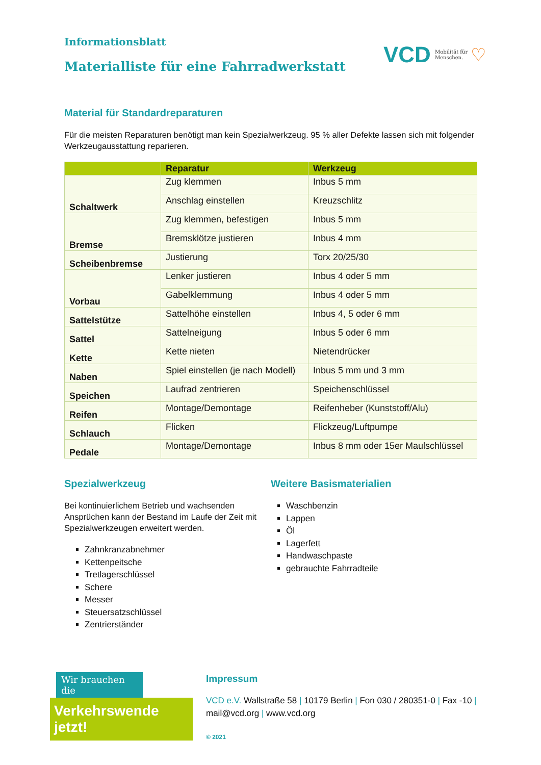Informationsblatt
Materialliste für eine Fahrradwerkstatt
VCD Mobilität für
Menschen. ♡
Material für Standardreparaturen
Für die meisten Reparaturen benötigt man kein Spezialwerkzeug. 95 % aller Defekte lassen sich mit folgender Werkzeugausstattung reparieren.
| | Reparatur | Werkzeug |
| --- | --- | --- |
| Schaltwerk | Zug klemmen | Inbus 5 mm |
| | Anschlag einstellen | Kreuzschlitz |
| Bremse | Zug klemmen, befestigen | Inbus 5 mm |
| | Bremsklötze justieren | Inbus 4 mm |
| Scheibenbremse | Justierung | Torx 20/25/30 |
| Vorbau | Lenker justieren | Inbus 4 oder 5 mm |
| | Gabelklemmung | Inbus 4 oder 5 mm |
| Sattelstütze | Sattelhöhe einstellen | Inbus 4, 5 oder 6 mm |
| Sattel | Sattelneigung | Inbus 5 oder 6 mm |
| Kette | Kette nieten | Nietendrücker |
| Naben | Spiel einstellen (je nach Modell) | Inbus 5 mm und 3 mm |
| Speichen | Laufrad zentrieren | Speichenschlüssel |
| Reifen | Montage/Demontage | Reifenheber (Kunststoff/Alu) |
| Schlauch | Flicken | Flickzeug/Luftpumpe |
| Pedale | Montage/Demontage | Inbus 8 mm oder 15er Maulschlüssel |
Spezialwerkzeug
Bei kontinuierlichem Betrieb und wachsenden Ansprüchen kann der Bestand im Laufe der Zeit mit Spezialwerkzeugen erweitert werden.
Zahnkranzabnehmer
Kettenpeitsche
Tretlagerschlüssel
Schere
Messer
Steuersatzschlüssel
Zentrierständer
Weitere Basismaterialien
Waschbenzin
Lappen
Öl
Lagerfett
Handwaschpaste
gebrauchte Fahrradteile
Wir brauchen die
Verkehrswende jetzt!
Impressum
VCD e.V. Wallstraße 58 | 10179 Berlin | Fon 030 / 280351-0 | Fax -10 |
mail@vcd.org | www.vcd.org
© 2021